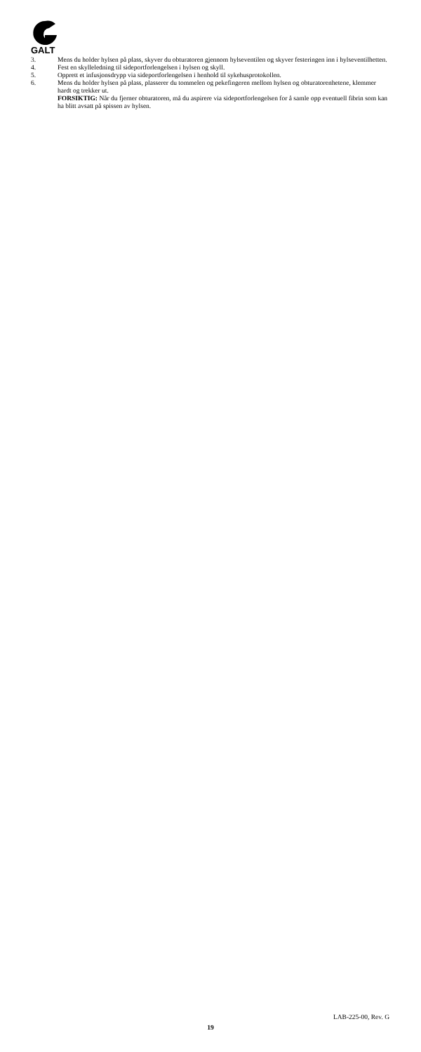GALT
3. Mens du holder hylsen på plass, skyver du obturatoren gjennom hylseventilen og skyver festeringen inn i hylseventilhetten.
4. Fest en skylleledning til sideportforlengelsen i hylsen og skyll.
5. Opprett et infusjonsdrypp via sideportforlengelsen i henhold til sykehusprotokollen.
6. Mens du holder hylsen på plass, plasserer du tommelen og pekefingeren mellom hylsen og obturatorenhetene, klemmer hardt og trekker ut.
FORSIKTIG: Når du fjerner obturatoren, må du aspirere via sideportforlengelsen for å samle opp eventuell fibrin som kan ha blitt avsatt på spissen av hylsen.
LAB-225-00, Rev. G
19